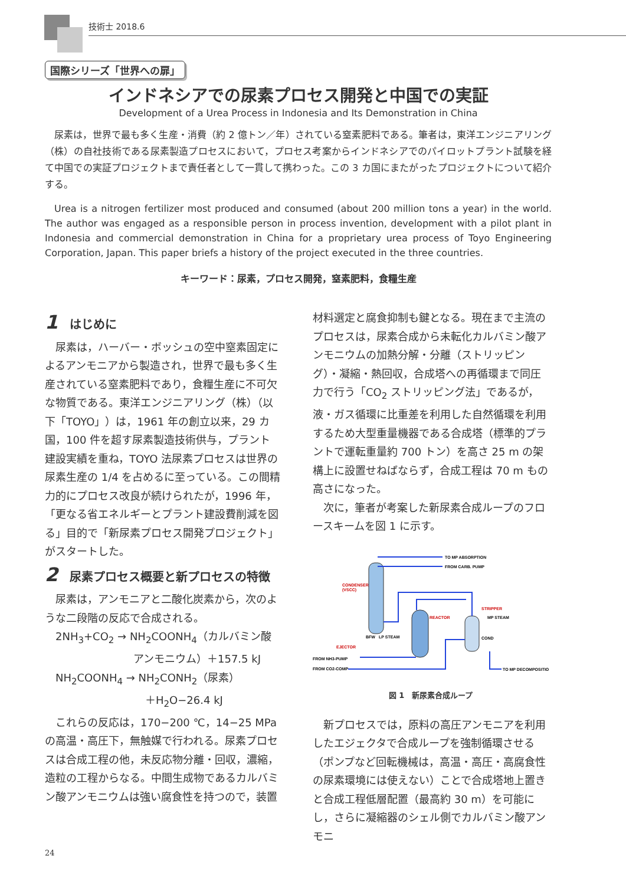技術士 2018.6
国際シリーズ「世界への扉」
インドネシアでの尿素プロセス開発と中国での実証
Development of a Urea Process in Indonesia and Its Demonstration in China
尿素は，世界で最も多く生産・消費（約 2 億トン／年）されている窒素肥料である。筆者は，東洋エンジニアリング（株）の自社技術である尿素製造プロセスにおいて，プロセス考案からインドネシアでのパイロットプラント試験を経て中国での実証プロジェクトまで責任者として一貫して携わった。この 3 カ国にまたがったプロジェクトについて紹介する。
Urea is a nitrogen fertilizer most produced and consumed (about 200 million tons a year) in the world. The author was engaged as a responsible person in process invention, development with a pilot plant in Indonesia and commercial demonstration in China for a proprietary urea process of Toyo Engineering Corporation, Japan. This paper briefs a history of the project executed in the three countries.
キーワード：尿素，プロセス開発，窒素肥料，食糧生産
1 はじめに
尿素は，ハーバー・ボッシュの空中窒素固定によるアンモニアから製造され，世界で最も多く生産されている窒素肥料であり，食糧生産に不可欠な物質である。東洋エンジニアリング（株）（以下「TOYO」）は，1961 年の創立以来，29 カ国，100 件を超す尿素製造技術供与，プラント建設実績を重ね，TOYO 法尿素プロセスは世界の尿素生産の 1/4 を占めるに至っている。この間精力的にプロセス改良が続けられたが，1996 年，「更なる省エネルギーとプラント建設費削減を図る」目的で「新尿素プロセス開発プロジェクト」がスタートした。
2 尿素プロセス概要と新プロセスの特徴
尿素は，アンモニアと二酸化炭素から，次のような二段階の反応で合成される。
2NH<sub>3</sub>+CO<sub>2</sub> → NH<sub>2</sub>COONH<sub>4</sub>（カルバミン酸
アンモニウム）＋157.5 kJ
NH<sub>2</sub>COONH<sub>4</sub> → NH<sub>2</sub>CONH<sub>2</sub>（尿素）
＋H<sub>2</sub>O−26.4 kJ
これらの反応は，170−200 ℃，14−25 MPa の高温・高圧下，無触媒で行われる。尿素プロセスは合成工程の他，未反応物分離・回収，濃縮，造粒の工程からなる。中間生成物であるカルバミン酸アンモニウムは強い腐食性を持つので，装置
材料選定と腐食抑制も鍵となる。現在まで主流のプロセスは，尿素合成から未転化カルバミン酸アンモニウムの加熱分解・分離（ストリッピング）・凝縮・熱回収，合成塔への再循環まで同圧力で行う「CO<sub>2</sub> ストリッピング法」であるが，液・ガス循環に比重差を利用した自然循環を利用するため大型重量機器である合成塔（標準的プラントで運転重量約 700 トン）を高さ 25 m の架構上に設置せねばならず，合成工程は 70 m もの高さになった。
次に，筆者が考案した新尿素合成ループのフロースキームを図 1 に示す。
TO MP ABSORPTION
FROM CARB. PUMP
CONDENSER
(VSCC)
REACTOR
STRIPPER
MP STEAM
COND
BFW
LP STEAM
EJECTOR
FROM NH3-PUMP
FROM CO2-COMP
TO MP DECOMPOSITION
図 1　新尿素合成ループ
新プロセスでは，原料の高圧アンモニアを利用したエジェクタで合成ループを強制循環させる（ポンプなど回転機械は，高温・高圧・高腐食性の尿素環境には使えない）ことで合成塔地上置きと合成工程低層配置（最高約 30 m）を可能にし，さらに凝縮器のシェル側でカルバミン酸アンモニ
24